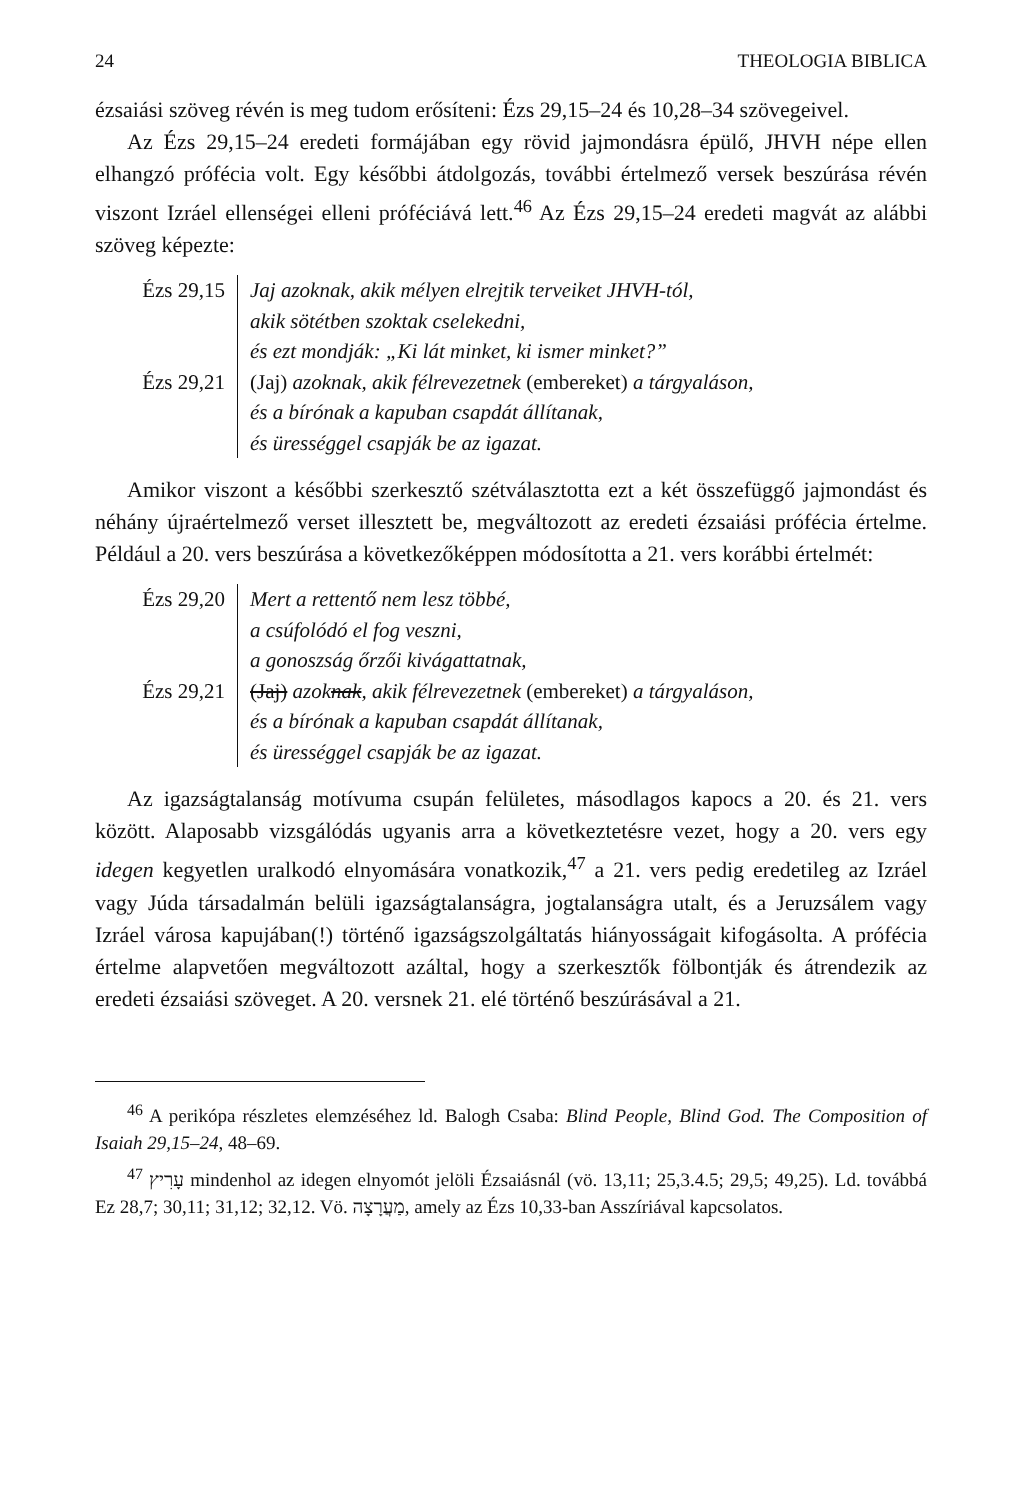24 THEOLOGIA BIBLICA
ézsaiási szöveg révén is meg tudom erősíteni: Ézs 29,15–24 és 10,28–34 szövegeivel.
Az Ézs 29,15–24 eredeti formájában egy rövid jajmondásra épülő, JHVH népe ellen elhangzó prófécia volt. Egy későbbi átdolgozás, további értelmező versek beszúrása révén viszont Izráel ellenségei elleni próféciává lett.<sup>46</sup> Az Ézs 29,15–24 eredeti magvát az alábbi szöveg képezte:
Ézs 29,15
Ézs 29,21
Jaj azoknak, akik mélyen elrejtik terveiket JHVH-tól,
akik sötétben szoktak cselekedni,
és ezt mondják: „Ki lát minket, ki ismer minket?”
(Jaj) azoknak, akik félrevezetnek (embereket) a tárgyaláson,
és a bírónak a kapuban csapdát állítanak,
és ürességgel csapják be az igazat.
Amikor viszont a későbbi szerkesztő szétválasztotta ezt a két összefüggő jajmondást és néhány újraértelmező verset illesztett be, megváltozott az eredeti ézsaiási prófécia értelme. Például a 20. vers beszúrása a következőképpen módosította a 21. vers korábbi értelmét:
Ézs 29,20
Ézs 29,21
Mert a rettentő nem lesz többé,
a csúfolódó el fog veszni,
a gonoszság őrzői kivágattatnak,
(Jaj) azoknak, akik félrevezetnek (embereket) a tárgyaláson,
és a bírónak a kapuban csapdát állítanak,
és ürességgel csapják be az igazat.
Az igazságtalanság motívuma csupán felületes, másodlagos kapocs a 20. és 21. vers között. Alaposabb vizsgálódás ugyanis arra a következtetésre vezet, hogy a 20. vers egy idegen kegyetlen uralkodó elnyomására vonatkozik,<sup>47</sup> a 21. vers pedig eredetileg az Izráel vagy Júda társadalmán belüli igazságtalanságra, jogtalanságra utalt, és a Jeruzsálem vagy Izráel városa kapujában(!) történő igazságszolgáltatás hiányosságait kifogásolta. A prófécia értelme alapvetően megváltozott azáltal, hogy a szerkesztők fölbontják és átrendezik az eredeti ézsaiási szöveget. A 20. versnek 21. elé történő beszúrásával a 21.
<sup>46</sup> A perikópa részletes elemzéséhez ld. Balogh Csaba: Blind People, Blind God. The Composition of Isaiah 29,15–24, 48–69.
<sup>47</sup> עָרִיץ mindenhol az idegen elnyomót jelöli Ézsaiásnál (vö. 13,11; 25,3.4.5; 29,5; 49,25). Ld. továbbá Ez 28,7; 30,11; 31,12; 32,12. Vö. מַעֲרָצָה, amely az Ézs 10,33-ban Asszíriával kapcsolatos.